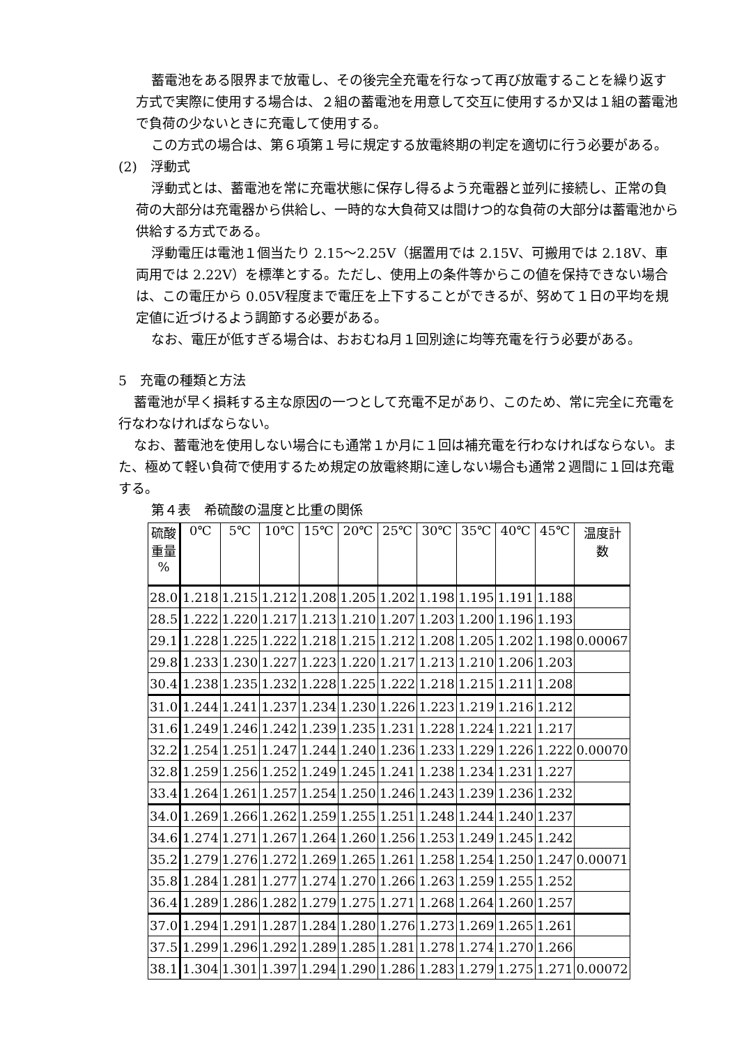蓄電池をある限界まで放電し、その後完全充電を行なって再び放電することを繰り返す方式で実際に使用する場合は、２組の蓄電池を用意して交互に使用するか又は１組の蓄電池で負荷の少ないときに充電して使用する。
この方式の場合は、第６項第１号に規定する放電終期の判定を適切に行う必要がある。
(2)　浮動式
浮動式とは、蓄電池を常に充電状態に保存し得るよう充電器と並列に接続し、正常の負荷の大部分は充電器から供給し、一時的な大負荷又は間けつ的な負荷の大部分は蓄電池から供給する方式である。
浮動電圧は電池１個当たり 2.15～2.25V（据置用では 2.15V、可搬用では 2.18V、車両用では 2.22V）を標準とする。ただし、使用上の条件等からこの値を保持できない場合は、この電圧から 0.05V程度まで電圧を上下することができるが、努めて１日の平均を規定値に近づけるよう調節する必要がある。
なお、電圧が低すぎる場合は、おおむね月１回別途に均等充電を行う必要がある。
5　充電の種類と方法
蓄電池が早く損耗する主な原因の一つとして充電不足があり、このため、常に完全に充電を行なわなければならない。
なお、蓄電池を使用しない場合にも通常１か月に１回は補充電を行わなければならない。また、極めて軽い負荷で使用するため規定の放電終期に達しない場合も通常２週間に１回は充電する。
第４表　希硫酸の温度と比重の関係
| 硫酸 重量 % | 0℃ | 5℃ | 10℃ | 15℃ | 20℃ | 25℃ | 30℃ | 35℃ | 40℃ | 45℃ | 温度計 数 |
| --- | --- | --- | --- | --- | --- | --- | --- | --- | --- | --- | --- |
| 28.0 | 1.218 | 1.215 | 1.212 | 1.208 | 1.205 | 1.202 | 1.198 | 1.195 | 1.191 | 1.188 | |
| 28.5 | 1.222 | 1.220 | 1.217 | 1.213 | 1.210 | 1.207 | 1.203 | 1.200 | 1.196 | 1.193 | |
| 29.1 | 1.228 | 1.225 | 1.222 | 1.218 | 1.215 | 1.212 | 1.208 | 1.205 | 1.202 | 1.198 | 0.00067 |
| 29.8 | 1.233 | 1.230 | 1.227 | 1.223 | 1.220 | 1.217 | 1.213 | 1.210 | 1.206 | 1.203 | |
| 30.4 | 1.238 | 1.235 | 1.232 | 1.228 | 1.225 | 1.222 | 1.218 | 1.215 | 1.211 | 1.208 | |
| 31.0 | 1.244 | 1.241 | 1.237 | 1.234 | 1.230 | 1.226 | 1.223 | 1.219 | 1.216 | 1.212 | |
| 31.6 | 1.249 | 1.246 | 1.242 | 1.239 | 1.235 | 1.231 | 1.228 | 1.224 | 1.221 | 1.217 | |
| 32.2 | 1.254 | 1.251 | 1.247 | 1.244 | 1.240 | 1.236 | 1.233 | 1.229 | 1.226 | 1.222 | 0.00070 |
| 32.8 | 1.259 | 1.256 | 1.252 | 1.249 | 1.245 | 1.241 | 1.238 | 1.234 | 1.231 | 1.227 | |
| 33.4 | 1.264 | 1.261 | 1.257 | 1.254 | 1.250 | 1.246 | 1.243 | 1.239 | 1.236 | 1.232 | |
| 34.0 | 1.269 | 1.266 | 1.262 | 1.259 | 1.255 | 1.251 | 1.248 | 1.244 | 1.240 | 1.237 | |
| 34.6 | 1.274 | 1.271 | 1.267 | 1.264 | 1.260 | 1.256 | 1.253 | 1.249 | 1.245 | 1.242 | |
| 35.2 | 1.279 | 1.276 | 1.272 | 1.269 | 1.265 | 1.261 | 1.258 | 1.254 | 1.250 | 1.247 | 0.00071 |
| 35.8 | 1.284 | 1.281 | 1.277 | 1.274 | 1.270 | 1.266 | 1.263 | 1.259 | 1.255 | 1.252 | |
| 36.4 | 1.289 | 1.286 | 1.282 | 1.279 | 1.275 | 1.271 | 1.268 | 1.264 | 1.260 | 1.257 | |
| 37.0 | 1.294 | 1.291 | 1.287 | 1.284 | 1.280 | 1.276 | 1.273 | 1.269 | 1.265 | 1.261 | |
| 37.5 | 1.299 | 1.296 | 1.292 | 1.289 | 1.285 | 1.281 | 1.278 | 1.274 | 1.270 | 1.266 | |
| 38.1 | 1.304 | 1.301 | 1.397 | 1.294 | 1.290 | 1.286 | 1.283 | 1.279 | 1.275 | 1.271 | 0.00072 |